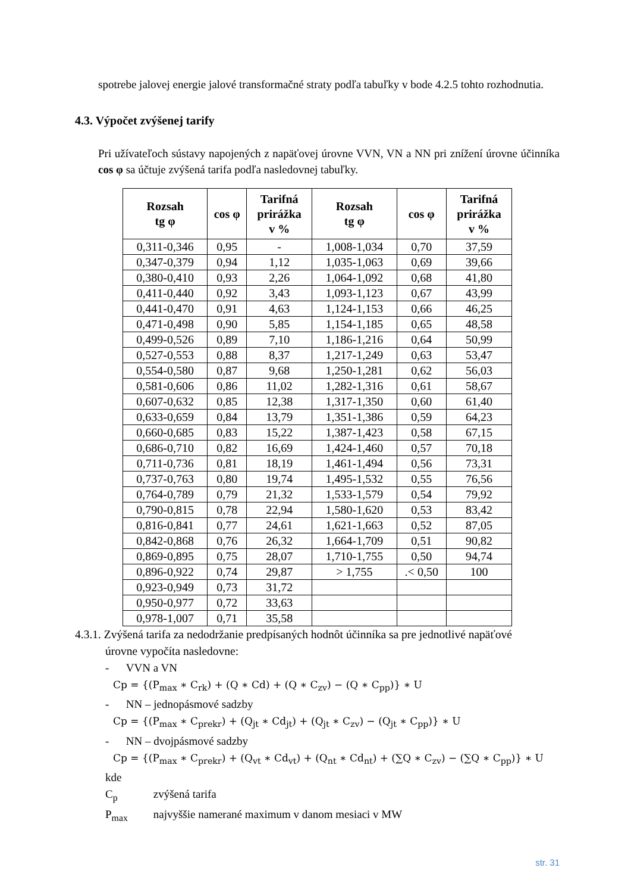spotrebe jalovej energie jalové transformačné straty podľa tabuľky v bode 4.2.5 tohto rozhodnutia.
4.3. Výpočet zvýšenej tarify
Pri užívateľoch sústavy napojených z napäťovej úrovne VVN, VN a NN pri znížení úrovne účinníka cos φ sa účtuje zvýšená tarifa podľa nasledovnej tabuľky.
| Rozsah tg φ | cos φ | Tarifná prirážka v % | Rozsah tg φ | cos φ | Tarifná prirážka v % |
| --- | --- | --- | --- | --- | --- |
| 0,311-0,346 | 0,95 | - | 1,008-1,034 | 0,70 | 37,59 |
| 0,347-0,379 | 0,94 | 1,12 | 1,035-1,063 | 0,69 | 39,66 |
| 0,380-0,410 | 0,93 | 2,26 | 1,064-1,092 | 0,68 | 41,80 |
| 0,411-0,440 | 0,92 | 3,43 | 1,093-1,123 | 0,67 | 43,99 |
| 0,441-0,470 | 0,91 | 4,63 | 1,124-1,153 | 0,66 | 46,25 |
| 0,471-0,498 | 0,90 | 5,85 | 1,154-1,185 | 0,65 | 48,58 |
| 0,499-0,526 | 0,89 | 7,10 | 1,186-1,216 | 0,64 | 50,99 |
| 0,527-0,553 | 0,88 | 8,37 | 1,217-1,249 | 0,63 | 53,47 |
| 0,554-0,580 | 0,87 | 9,68 | 1,250-1,281 | 0,62 | 56,03 |
| 0,581-0,606 | 0,86 | 11,02 | 1,282-1,316 | 0,61 | 58,67 |
| 0,607-0,632 | 0,85 | 12,38 | 1,317-1,350 | 0,60 | 61,40 |
| 0,633-0,659 | 0,84 | 13,79 | 1,351-1,386 | 0,59 | 64,23 |
| 0,660-0,685 | 0,83 | 15,22 | 1,387-1,423 | 0,58 | 67,15 |
| 0,686-0,710 | 0,82 | 16,69 | 1,424-1,460 | 0,57 | 70,18 |
| 0,711-0,736 | 0,81 | 18,19 | 1,461-1,494 | 0,56 | 73,31 |
| 0,737-0,763 | 0,80 | 19,74 | 1,495-1,532 | 0,55 | 76,56 |
| 0,764-0,789 | 0,79 | 21,32 | 1,533-1,579 | 0,54 | 79,92 |
| 0,790-0,815 | 0,78 | 22,94 | 1,580-1,620 | 0,53 | 83,42 |
| 0,816-0,841 | 0,77 | 24,61 | 1,621-1,663 | 0,52 | 87,05 |
| 0,842-0,868 | 0,76 | 26,32 | 1,664-1,709 | 0,51 | 90,82 |
| 0,869-0,895 | 0,75 | 28,07 | 1,710-1,755 | 0,50 | 94,74 |
| 0,896-0,922 | 0,74 | 29,87 | > 1,755 | .< 0,50 | 100 |
| 0,923-0,949 | 0,73 | 31,72 | | | |
| 0,950-0,977 | 0,72 | 33,63 | | | |
| 0,978-1,007 | 0,71 | 35,58 | | | |
4.3.1. Zvýšená tarifa za nedodržanie predpísaných hodnôt účinníka sa pre jednotlivé napäťové
úrovne vypočíta nasledovne:
- VVN a VN
Cp = {(P<sub>max</sub> ∗ C<sub>rk</sub>) + (Q ∗ Cd) + (Q ∗ C<sub>zv</sub>) − (Q ∗ C<sub>pp</sub>)} ∗ U
- NN – jednopásmové sadzby
Cp = {(P<sub>max</sub> ∗ C<sub>prekr</sub>) + (Q<sub>jt</sub> ∗ Cd<sub>jt</sub>) + (Q<sub>jt</sub> ∗ C<sub>zv</sub>) − (Q<sub>jt</sub> ∗ C<sub>pp</sub>)} ∗ U
- NN – dvojpásmové sadzby
Cp = {(P<sub>max</sub> ∗ C<sub>prekr</sub>) + (Q<sub>vt</sub> ∗ Cd<sub>vt</sub>) + (Q<sub>nt</sub> ∗ Cd<sub>nt</sub>) + (∑Q ∗ C<sub>zv</sub>) − (∑Q ∗ C<sub>pp</sub>)} ∗ U
kde
C<sub>p</sub> zvýšená tarifa
P<sub>max</sub> najvyššie namerané maximum v danom mesiaci v MW
str. 31